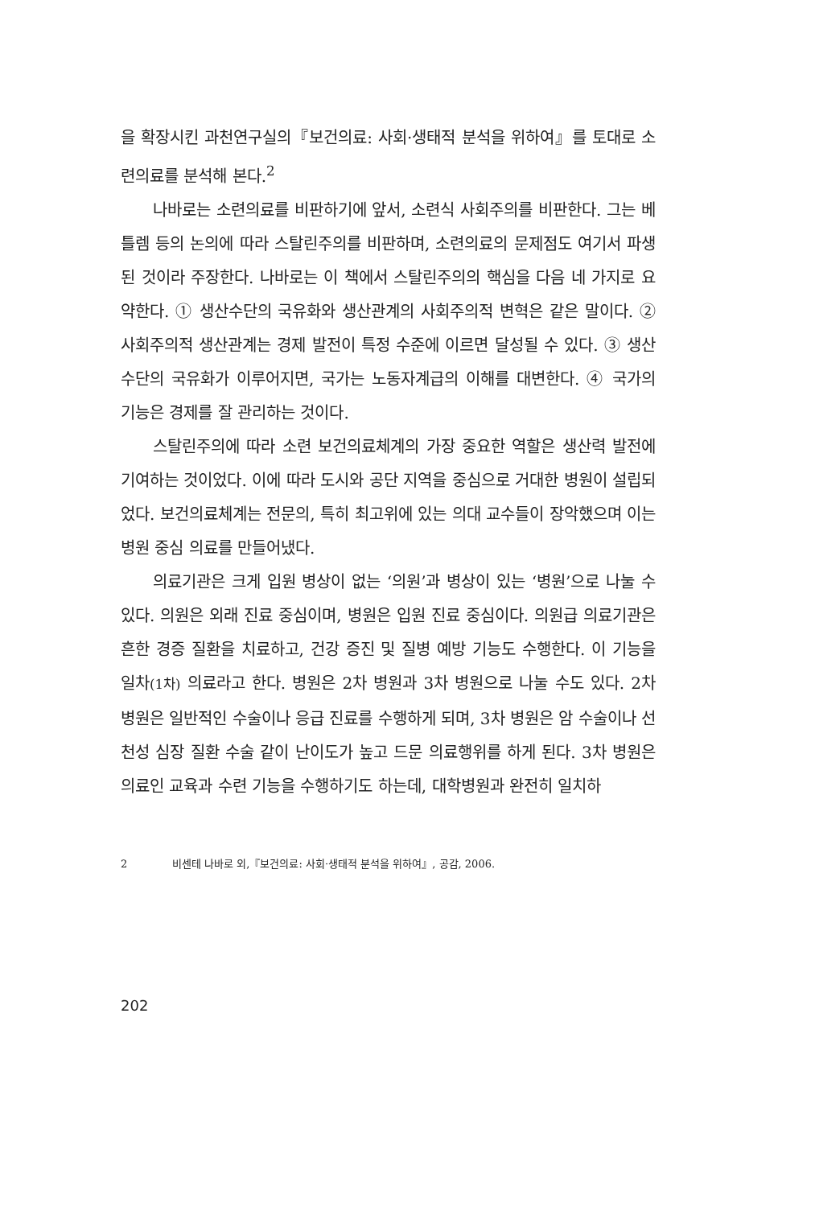을 확장시킨 과천연구실의『보건의료: 사회·생태적 분석을 위하여』를 토대로 소련의료를 분석해 본다.<sup>2</sup>
나바로는 소련의료를 비판하기에 앞서, 소련식 사회주의를 비판한다. 그는 베틀렘 등의 논의에 따라 스탈린주의를 비판하며, 소련의료의 문제점도 여기서 파생된 것이라 주장한다. 나바로는 이 책에서 스탈린주의의 핵심을 다음 네 가지로 요약한다. ① 생산수단의 국유화와 생산관계의 사회주의적 변혁은 같은 말이다. ② 사회주의적 생산관계는 경제 발전이 특정 수준에 이르면 달성될 수 있다. ③ 생산수단의 국유화가 이루어지면, 국가는 노동자계급의 이해를 대변한다. ④ 국가의 기능은 경제를 잘 관리하는 것이다.
스탈린주의에 따라 소련 보건의료체계의 가장 중요한 역할은 생산력 발전에 기여하는 것이었다. 이에 따라 도시와 공단 지역을 중심으로 거대한 병원이 설립되었다. 보건의료체계는 전문의, 특히 최고위에 있는 의대 교수들이 장악했으며 이는 병원 중심 의료를 만들어냈다.
의료기관은 크게 입원 병상이 없는 ‘의원’과 병상이 있는 ‘병원’으로 나눌 수 있다. 의원은 외래 진료 중심이며, 병원은 입원 진료 중심이다. 의원급 의료기관은 흔한 경증 질환을 치료하고, 건강 증진 및 질병 예방 기능도 수행한다. 이 기능을 일차(1차) 의료라고 한다. 병원은 2차 병원과 3차 병원으로 나눌 수도 있다. 2차 병원은 일반적인 수술이나 응급 진료를 수행하게 되며, 3차 병원은 암 수술이나 선천성 심장 질환 수술 같이 난이도가 높고 드문 의료행위를 하게 된다. 3차 병원은 의료인 교육과 수련 기능을 수행하기도 하는데, 대학병원과 완전히 일치하
2 비센테 나바로 외,『보건의료: 사회·생태적 분석을 위하여』, 공감, 2006.
202